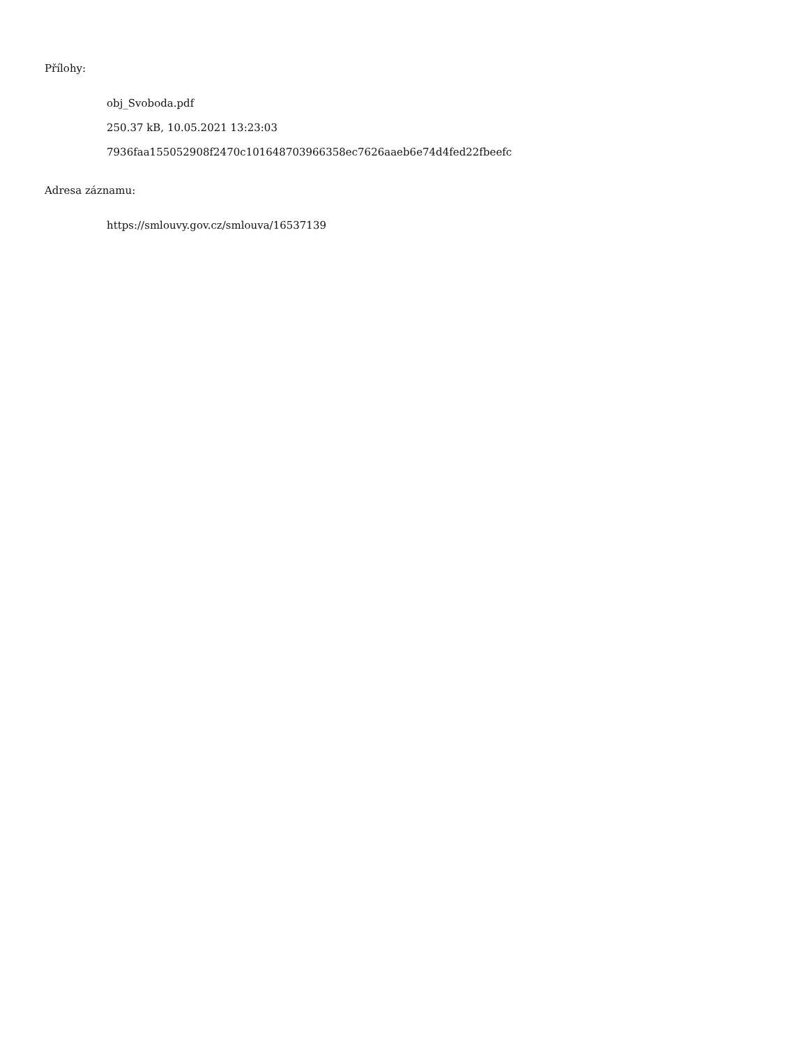Přílohy:
obj_Svoboda.pdf
250.37 kB, 10.05.2021 13:23:03
7936faa155052908f2470c101648703966358ec7626aaeb6e74d4fed22fbeefc
Adresa záznamu:
https://smlouvy.gov.cz/smlouva/16537139